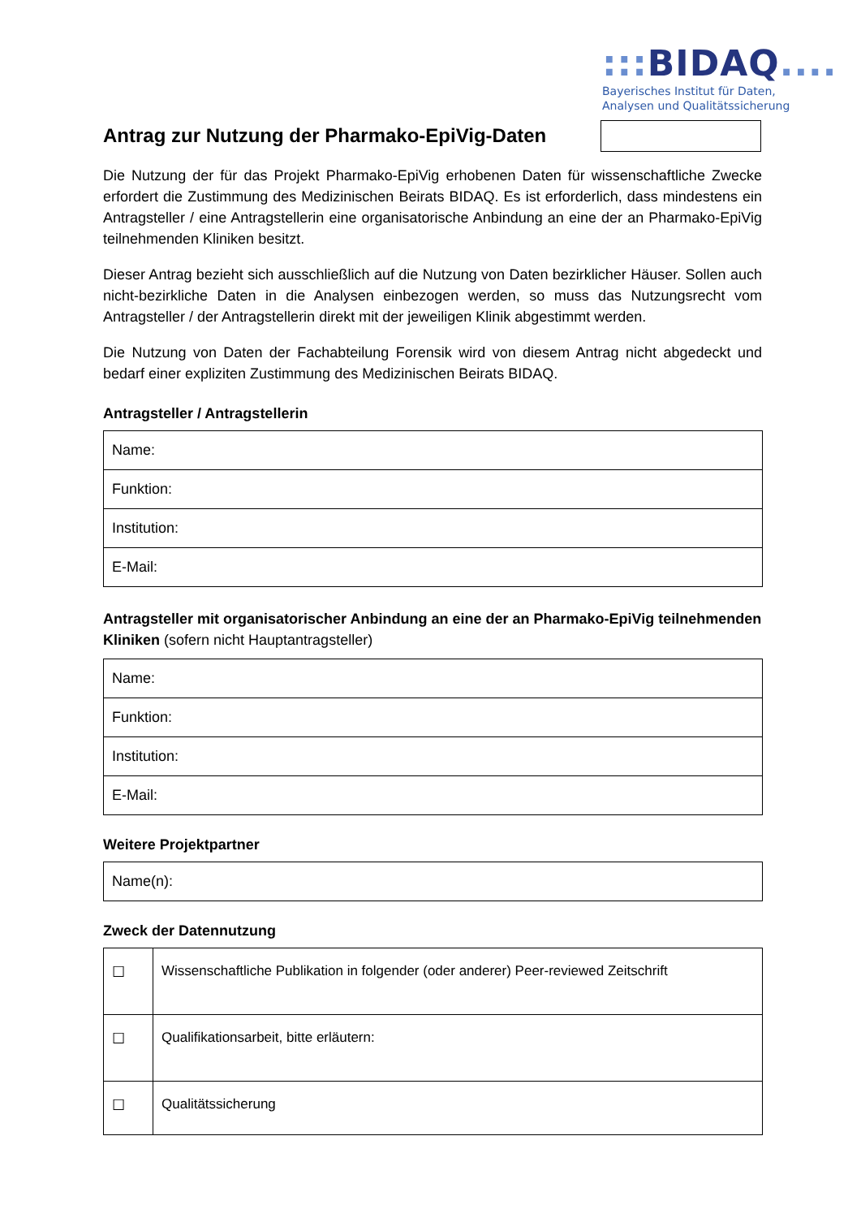::: BIDAQ....
Bayerisches Institut für Daten,
Analysen und Qualitätssicherung
Antrag zur Nutzung der Pharmako-EpiVig-Daten
Die Nutzung der für das Projekt Pharmako-EpiVig erhobenen Daten für wissenschaftliche Zwecke erfordert die Zustimmung des Medizinischen Beirats BIDAQ. Es ist erforderlich, dass mindestens ein Antragsteller / eine Antragstellerin eine organisatorische Anbindung an eine der an Pharmako-EpiVig teilnehmenden Kliniken besitzt.
Dieser Antrag bezieht sich ausschließlich auf die Nutzung von Daten bezirklicher Häuser. Sollen auch nicht-bezirkliche Daten in die Analysen einbezogen werden, so muss das Nutzungsrecht vom Antragsteller / der Antragstellerin direkt mit der jeweiligen Klinik abgestimmt werden.
Die Nutzung von Daten der Fachabteilung Forensik wird von diesem Antrag nicht abgedeckt und bedarf einer expliziten Zustimmung des Medizinischen Beirats BIDAQ.
Antragsteller / Antragstellerin
| Name: |
| Funktion: |
| Institution: |
| E-Mail: |
Antragsteller mit organisatorischer Anbindung an eine der an Pharmako-EpiVig teilnehmenden Kliniken (sofern nicht Hauptantragsteller)
| Name: |
| Funktion: |
| Institution: |
| E-Mail: |
Weitere Projektpartner
| Name(n): |
Zweck der Datennutzung
| ☐ | Wissenschaftliche Publikation in folgender (oder anderer) Peer-reviewed Zeitschrift |
| ☐ | Qualifikationsarbeit, bitte erläutern: |
| ☐ | Qualitätssicherung |